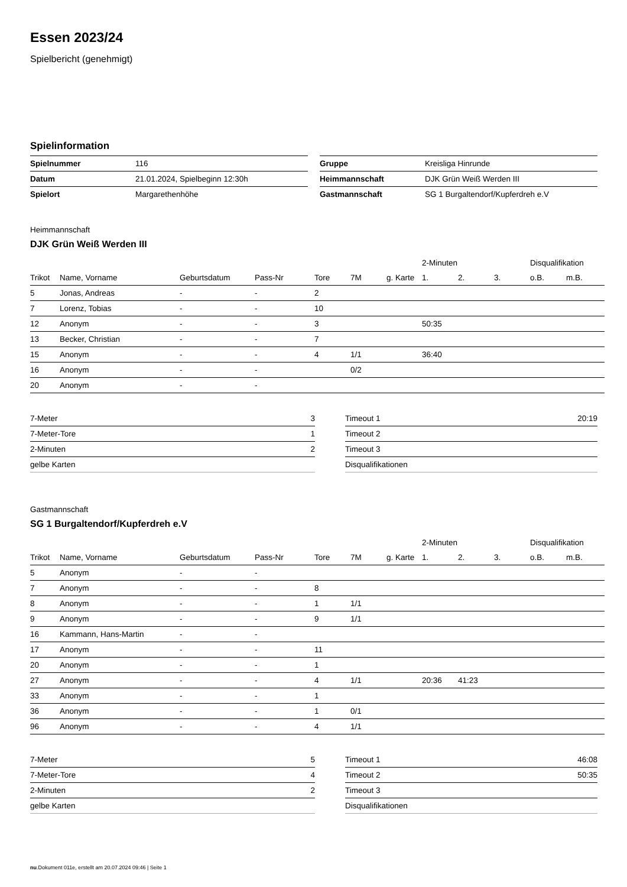Essen 2023/24
Spielbericht (genehmigt)
Spielinformation
| Spielnummer | 116 |
| Datum | 21.01.2024, Spielbeginn 12:30h |
| Spielort | Margarethenhöhe |
| Gruppe | Kreisliga Hinrunde |
| Heimmannschaft | DJK Grün Weiß Werden III |
| Gastmannschaft | SG 1 Burgaltendorf/Kupferdreh e.V |
Heimmannschaft
DJK Grün Weiß Werden III
| | | | | | | | 2-Minuten | | | Disqualifikation | |
| --- | --- | --- | --- | --- | --- | --- | --- | --- | --- | --- | --- |
| Trikot | Name, Vorname | Geburtsdatum | Pass-Nr | Tore | 7M | g. Karte | 1. | 2. | 3. | o.B. | m.B. |
| 5 | Jonas, Andreas | - | - | 2 | | | | | | | |
| 7 | Lorenz, Tobias | - | - | 10 | | | | | | | |
| 12 | Anonym | - | - | 3 | | | 50:35 | | | | |
| 13 | Becker, Christian | - | - | 7 | | | | | | | |
| 15 | Anonym | - | - | 4 | 1/1 | | 36:40 | | | | |
| 16 | Anonym | - | - | | 0/2 | | | | | | |
| 20 | Anonym | - | - | | | | | | | | |
| 7-Meter | 3 |
| 7-Meter-Tore | 1 |
| 2-Minuten | 2 |
| gelbe Karten | |
| Timeout 1 | 20:19 |
| Timeout 2 | |
| Timeout 3 | |
| Disqualifikationen | |
Gastmannschaft
SG 1 Burgaltendorf/Kupferdreh e.V
| | | | | | | | 2-Minuten | | | Disqualifikation | |
| --- | --- | --- | --- | --- | --- | --- | --- | --- | --- | --- | --- |
| Trikot | Name, Vorname | Geburtsdatum | Pass-Nr | Tore | 7M | g. Karte | 1. | 2. | 3. | o.B. | m.B. |
| 5 | Anonym | - | - | | | | | | | | |
| 7 | Anonym | - | - | 8 | | | | | | | |
| 8 | Anonym | - | - | 1 | 1/1 | | | | | | |
| 9 | Anonym | - | - | 9 | 1/1 | | | | | | |
| 16 | Kammann, Hans-Martin | - | - | | | | | | | | |
| 17 | Anonym | - | - | 11 | | | | | | | |
| 20 | Anonym | - | - | 1 | | | | | | | |
| 27 | Anonym | - | - | 4 | 1/1 | | 20:36 | 41:23 | | | |
| 33 | Anonym | - | - | 1 | | | | | | | |
| 36 | Anonym | - | - | 1 | 0/1 | | | | | | |
| 96 | Anonym | - | - | 4 | 1/1 | | | | | | |
| 7-Meter | 5 |
| 7-Meter-Tore | 4 |
| 2-Minuten | 2 |
| gelbe Karten | |
| Timeout 1 | 46:08 |
| Timeout 2 | 50:35 |
| Timeout 3 | |
| Disqualifikationen | |
nu.Dokument 011e, erstellt am 20.07.2024 09:46 | Seite 1